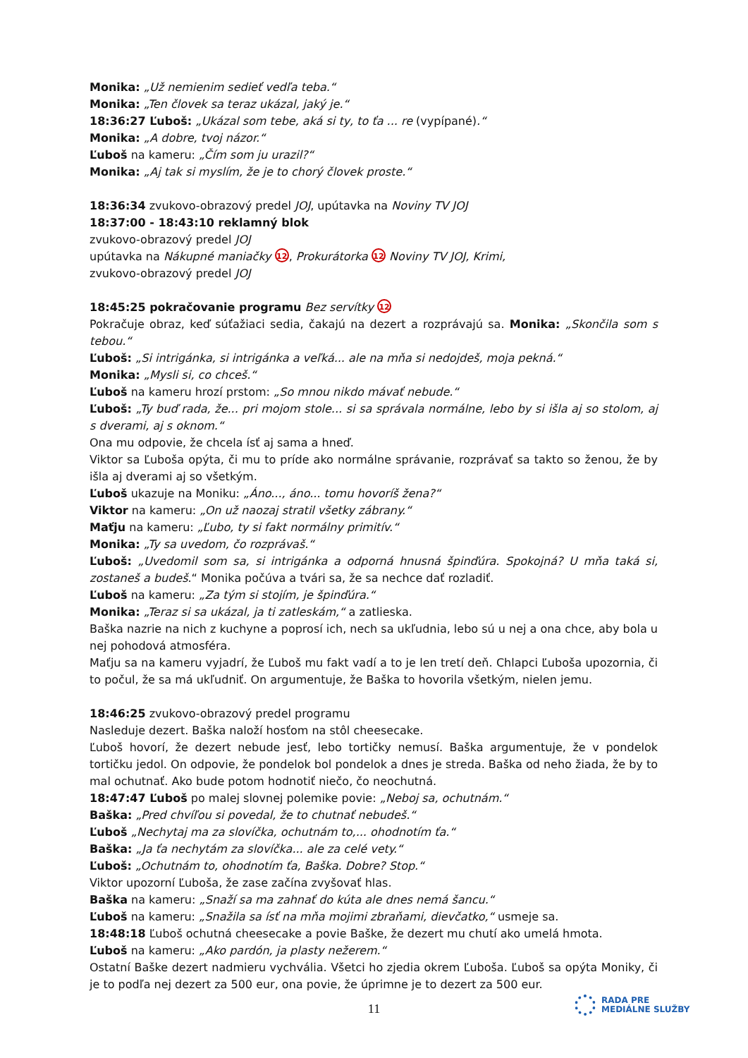Monika: „Už nemienim sedieť vedľa teba.“
Monika: „Ten človek sa teraz ukázal, jaký je.“
18:36:27 Ľuboš: „Ukázal som tebe, aká si ty, to ťa ... re (vypípané).“
Monika: „A dobre, tvoj názor.“
Ľuboš na kameru: „Čím som ju urazil?“
Monika: „Aj tak si myslím, že je to chorý človek proste.“
18:36:34 zvukovo-obrazový predel JOJ, upútavka na Noviny TV JOJ
18:37:00 - 18:43:10 reklamný blok
zvukovo-obrazový predel JOJ
upútavka na Nákupné maniačky 12, Prokurátorka 12 Noviny TV JOJ, Krimi,
zvukovo-obrazový predel JOJ
18:45:25 pokračovanie programu Bez servítky 12
Pokračuje obraz, keď súťažiaci sedia, čakajú na dezert a rozprávajú sa. Monika: „Skončila som s tebou.“
Ľuboš: „Si intrigánka, si intrigánka a veľká... ale na mňa si nedojdeš, moja pekná.“
Monika: „Mysli si, co chceš.“
Ľuboš na kameru hrozí prstom: „So mnou nikdo mávať nebude.“
Ľuboš: „Ty buď rada, že... pri mojom stole... si sa správala normálne, lebo by si išla aj so stolom, aj s dverami, aj s oknom.“
Ona mu odpovie, že chcela ísť aj sama a hneď.
Viktor sa Ľuboša opýta, či mu to príde ako normálne správanie, rozprávať sa takto so ženou, že by išla aj dverami aj so všetkým.
Ľuboš ukazuje na Moniku: „Áno..., áno... tomu hovoríš žena?“
Viktor na kameru: „On už naozaj stratil všetky zábrany.“
Maťju na kameru: „Ľubo, ty si fakt normálny primitív.“
Monika: „Ty sa uvedom, čo rozprávaš.“
Ľuboš: „Uvedomil som sa, si intrigánka a odporná hnusná špinďúra. Spokojná? U mňa taká si, zostaneš a budeš.“ Monika počúva a tvári sa, že sa nechce dať rozladiť.
Ľuboš na kameru: „Za tým si stojím, je špinďúra.“
Monika: „Teraz si sa ukázal, ja ti zatleskám,“ a zatlieska.
Baška nazrie na nich z kuchyne a poprosí ich, nech sa ukľudnia, lebo sú u nej a ona chce, aby bola u nej pohodová atmosféra.
Maťju sa na kameru vyjadrí, že Ľuboš mu fakt vadí a to je len tretí deň. Chlapci Ľuboša upozornia, či to počul, že sa má ukľudniť. On argumentuje, že Baška to hovorila všetkým, nielen jemu.
18:46:25 zvukovo-obrazový predel programu
Nasleduje dezert. Baška naloží hosťom na stôl cheesecake.
Ľuboš hovorí, že dezert nebude jesť, lebo tortičky nemusí. Baška argumentuje, že v pondelok tortičku jedol. On odpovie, že pondelok bol pondelok a dnes je streda. Baška od neho žiada, že by to mal ochutnať. Ako bude potom hodnotiť niečo, čo neochutná.
18:47:47 Ľuboš po malej slovnej polemike povie: „Neboj sa, ochutnám.“
Baška: „Pred chvíľou si povedal, že to chutnať nebudeš.“
Ľuboš „Nechytaj ma za slovíčka, ochutnám to,... ohodnotím ťa.“
Baška: „Ja ťa nechytám za slovíčka... ale za celé vety.“
Ľuboš: „Ochutnám to, ohodnotím ťa, Baška. Dobre? Stop.“
Viktor upozorní Ľuboša, že zase začína zvyšovať hlas.
Baška na kameru: „Snaží sa ma zahnať do kúta ale dnes nemá šancu.“
Ľuboš na kameru: „Snažila sa ísť na mňa mojimi zbraňami, dievčatko,“ usmeje sa.
18:48:18 Ľuboš ochutná cheesecake a povie Baške, že dezert mu chutí ako umelá hmota.
Ľuboš na kameru: „Ako pardón, ja plasty nežerem.“
Ostatní Baške dezert nadmieru vychvália. Všetci ho zjedia okrem Ľuboša. Ľuboš sa opýta Moniky, či je to podľa nej dezert za 500 eur, ona povie, že úprimne je to dezert za 500 eur.
11
RADA PRE
MEDIÁLNE SLUŽBY